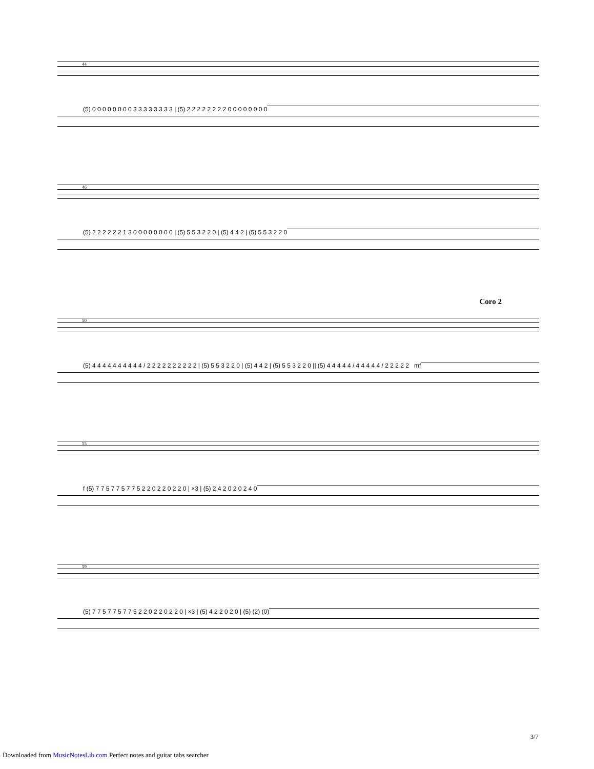44
(5) 0 0 0 0 0 0 0 0 3 3 3 3 3 3 3 3 | (5) 2 2 2 2 2 2 2 2 0 0 0 0 0 0 0 0
46
(5) 2 2 2 2 2 2 1 3 0 0 0 0 0 0 0 0 | (5) 5 5 3 2 2 0 | (5) 4 4 2 | (5) 5 5 3 2 2 0
Coro 2
50
(5) 4 4 4 4 4 4 4 4 4 4 / 2 2 2 2 2 2 2 2 2 2 | (5) 5 5 3 2 2 0 | (5) 4 4 2 | (5) 5 5 3 2 2 0 || (5) 4 4 4 4 4 / 4 4 4 4 4 / 2 2 2 2 2 mf
55
f (5) 7 7 5 7 7 5 7 7 5 2 2 0 2 2 0 2 2 0 | ×3 | (5) 2 4 2 0 2 0 2 4 0
59
(5) 7 7 5 7 7 5 7 7 5 2 2 0 2 2 0 2 2 0 | ×3 | (5) 4 2 2 0 2 0 | (5) (2) (0)
3/7
Downloaded from MusicNotesLib.com Perfect notes and guitar tabs searcher